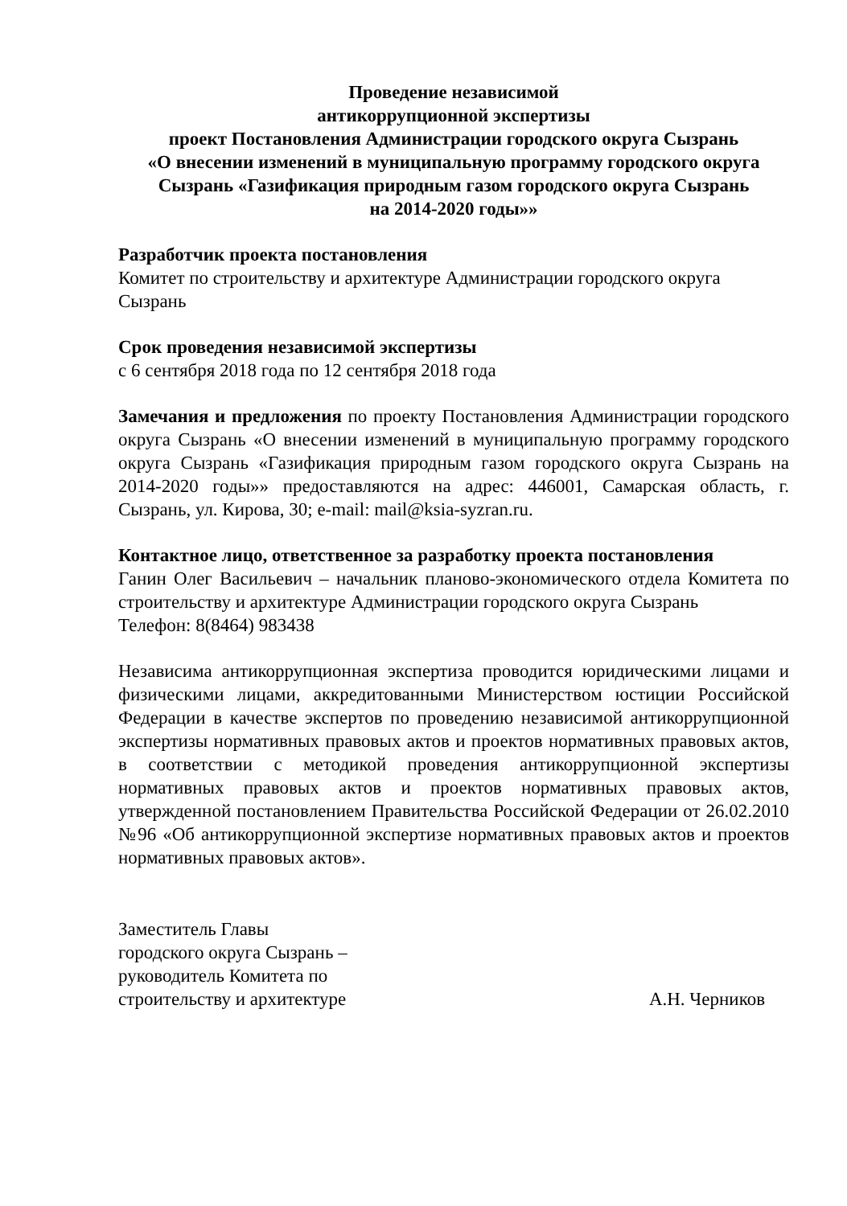Проведение независимой
антикоррупционной экспертизы
проект Постановления Администрации городского округа Сызрань
«О внесении изменений в муниципальную программу городского округа Сызрань «Газификация природным газом городского округа Сызрань
на 2014-2020 годы»»
Разработчик проекта постановления
Комитет по строительству и архитектуре Администрации городского округа Сызрань
Срок проведения независимой экспертизы
с 6 сентября 2018 года по 12 сентября 2018 года
Замечания и предложения по проекту Постановления Администрации городского округа Сызрань «О внесении изменений в муниципальную программу городского округа Сызрань «Газификация природным газом городского округа Сызрань на 2014-2020 годы»» предоставляются на адрес: 446001, Самарская область, г. Сызрань, ул. Кирова, 30; e-mail: mail@ksia-syzran.ru.
Контактное лицо, ответственное за разработку проекта постановления
Ганин Олег Васильевич – начальник планово-экономического отдела Комитета по строительству и архитектуре Администрации городского округа Сызрань
Телефон: 8(8464) 983438
Независима антикоррупционная экспертиза проводится юридическими лицами и физическими лицами, аккредитованными Министерством юстиции Российской Федерации в качестве экспертов по проведению независимой антикоррупционной экспертизы нормативных правовых актов и проектов нормативных правовых актов, в соответствии с методикой проведения антикоррупционной экспертизы нормативных правовых актов и проектов нормативных правовых актов, утвержденной постановлением Правительства Российской Федерации от 26.02.2010 №96 «Об антикоррупционной экспертизе нормативных правовых актов и проектов нормативных правовых актов».
Заместитель Главы
городского округа Сызрань –
руководитель Комитета по
строительству и архитектуре
А.Н. Черников